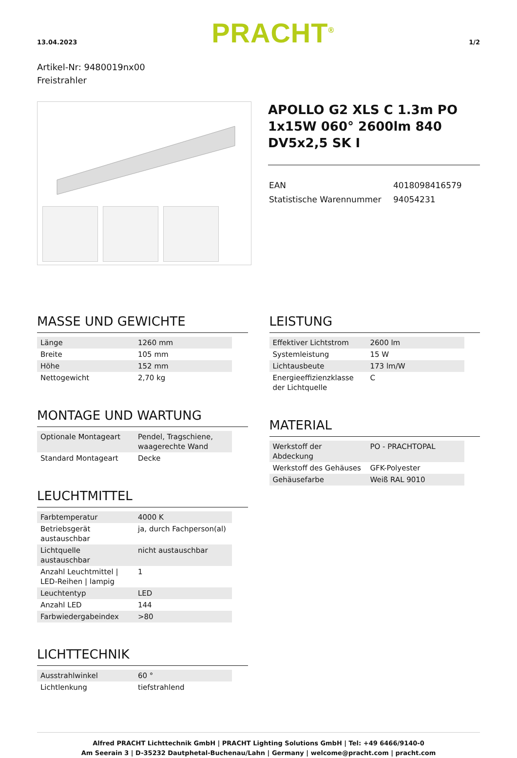13.04.2023
PRACHT<sup>®</sup>
1/2
Artikel-Nr: 9480019nx00
Freistrahler
APOLLO G2 XLS C 1.3m PO 1x15W 060° 2600lm 840 DV5x2,5 SK I
| EAN | 4018098416579 |
| Statistische Warennummer | 94054231 |
MASSE UND GEWICHTE
| Länge | 1260 mm |
| Breite | 105 mm |
| Höhe | 152 mm |
| Nettogewicht | 2,70 kg |
MONTAGE UND WARTUNG
| Optionale Montageart | Pendel, Tragschiene, waagerechte Wand |
| Standard Montageart | Decke |
LEUCHTMITTEL
| Farbtemperatur | 4000 K |
| Betriebsgerät austauschbar | ja, durch Fachperson(al) |
| Lichtquelle austauschbar | nicht austauschbar |
| Anzahl Leuchtmittel / LED-Reihen / lampig | 1 |
| Leuchtentyp | LED |
| Anzahl LED | 144 |
| Farbwiedergabeindex | >80 |
LICHTTECHNIK
| Ausstrahlwinkel | 60 ° |
| Lichtlenkung | tiefstrahlend |
LEISTUNG
| Effektiver Lichtstrom | 2600 lm |
| Systemleistung | 15 W |
| Lichtausbeute | 173 lm/W |
| Energieeffizienzklasse der Lichtquelle | C |
MATERIAL
| Werkstoff der Abdeckung | PO - PRACHTOPAL |
| Werkstoff des Gehäuses | GFK-Polyester |
| Gehäusefarbe | Weiß RAL 9010 |
Alfred PRACHT Lichttechnik GmbH | PRACHT Lighting Solutions GmbH | Tel: +49 6466/9140-0
Am Seerain 3 | D-35232 Dautphetal-Buchenau/Lahn | Germany | welcome@pracht.com | pracht.com